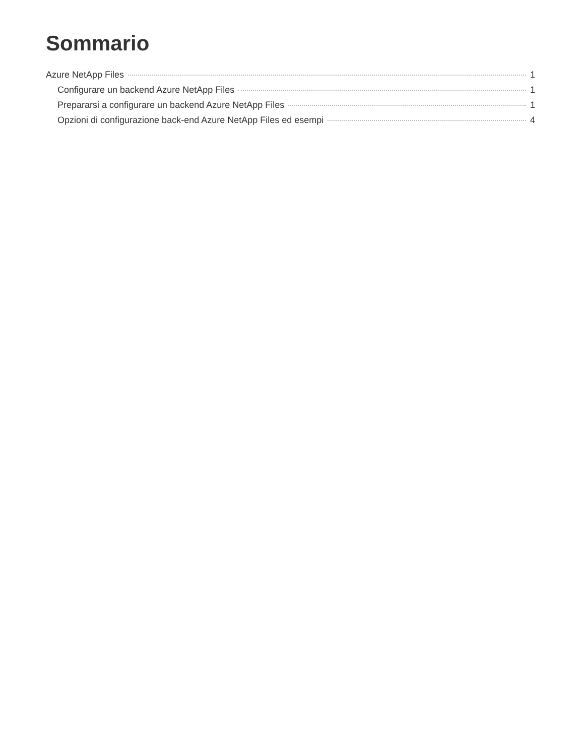Sommario
Azure NetApp Files 1
Configurare un backend Azure NetApp Files 1
Prepararsi a configurare un backend Azure NetApp Files 1
Opzioni di configurazione back-end Azure NetApp Files ed esempi 4